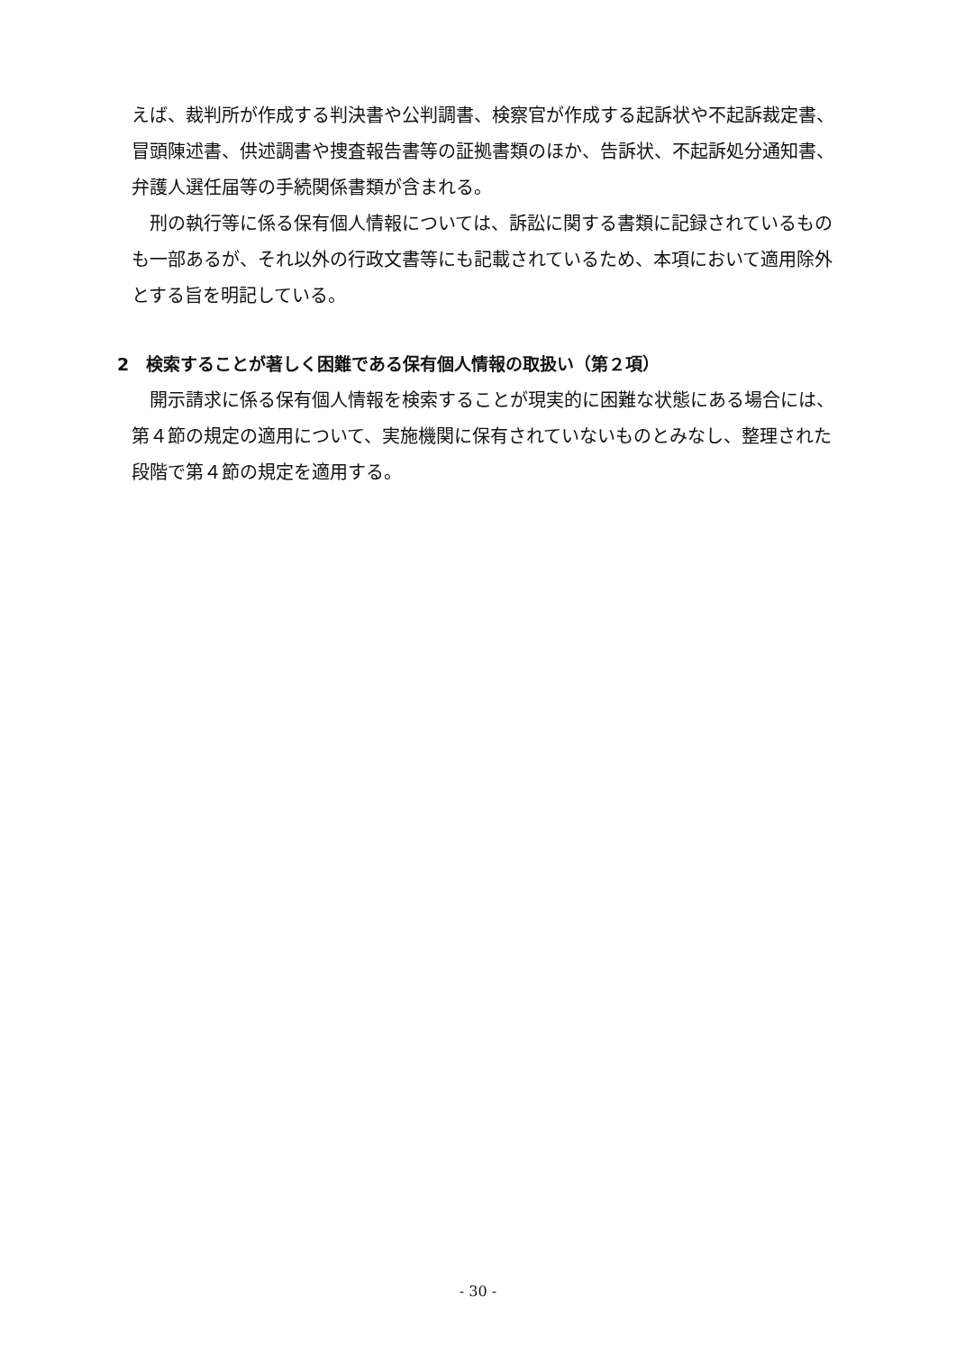えば、裁判所が作成する判決書や公判調書、検察官が作成する起訴状や不起訴裁定書、冒頭陳述書、供述調書や捜査報告書等の証拠書類のほか、告訴状、不起訴処分通知書、弁護人選任届等の手続関係書類が含まれる。
刑の執行等に係る保有個人情報については、訴訟に関する書類に記録されているものも一部あるが、それ以外の行政文書等にも記載されているため、本項において適用除外とする旨を明記している。
2　検索することが著しく困難である保有個人情報の取扱い（第２項）
開示請求に係る保有個人情報を検索することが現実的に困難な状態にある場合には、第４節の規定の適用について、実施機関に保有されていないものとみなし、整理された段階で第４節の規定を適用する。
- 30 -